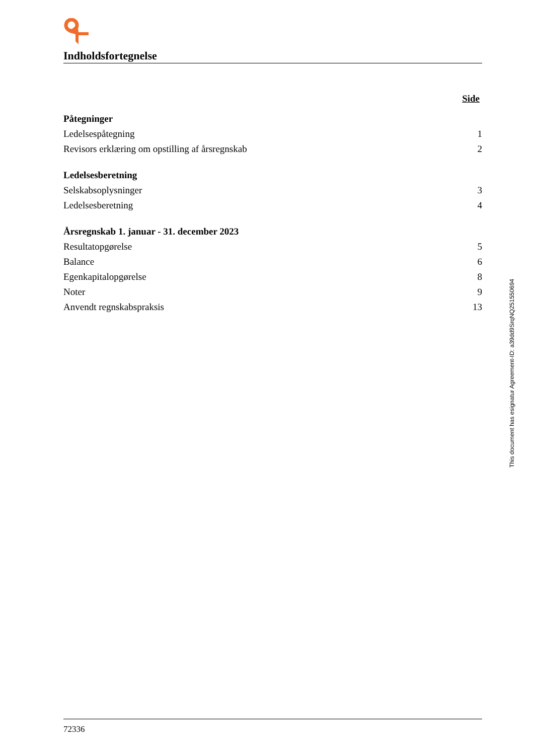Indholdsfortegnelse
| | Side |
| Påtegninger | |
| Ledelsespåtegning | 1 |
| Revisors erklæring om opstilling af årsregnskab | 2 |
| Ledelsesberetning | |
| Selskabsoplysninger | 3 |
| Ledelsesberetning | 4 |
| Årsregnskab 1. januar - 31. december 2023 | |
| Resultatopgørelse | 5 |
| Balance | 6 |
| Egenkapitalopgørelse | 8 |
| Noter | 9 |
| Anvendt regnskabspraksis | 13 |
This document has esignatur Agreement-ID: a39dd9SrqNQ251550694
72336